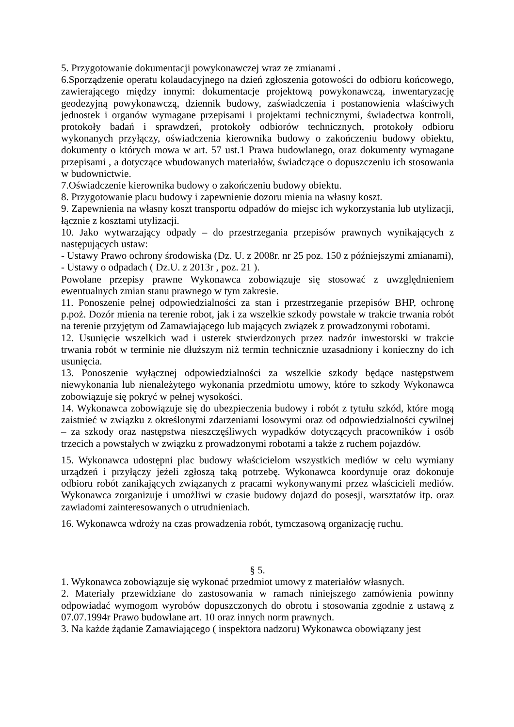5. Przygotowanie dokumentacji powykonawczej wraz ze zmianami .
6.Sporządzenie operatu kolaudacyjnego na dzień zgłoszenia gotowości do odbioru końcowego, zawierającego między innymi: dokumentacje projektową powykonawczą, inwentaryzację geodezyjną powykonawczą, dziennik budowy, zaświadczenia i postanowienia właściwych jednostek i organów wymagane przepisami i projektami technicznymi, świadectwa kontroli, protokoły badań i sprawdzeń, protokoły odbiorów technicznych, protokoły odbioru wykonanych przyłączy, oświadczenia kierownika budowy o zakończeniu budowy obiektu, dokumenty o których mowa w art. 57 ust.1 Prawa budowlanego, oraz dokumenty wymagane przepisami , a dotyczące wbudowanych materiałów, świadczące o dopuszczeniu ich stosowania w budownictwie.
7.Oświadczenie kierownika budowy o zakończeniu budowy obiektu.
8. Przygotowanie placu budowy i zapewnienie dozoru mienia na własny koszt.
9. Zapewnienia na własny koszt transportu odpadów do miejsc ich wykorzystania lub utylizacji, łącznie z kosztami utylizacji.
10. Jako wytwarzający odpady – do przestrzegania przepisów prawnych wynikających z następujących ustaw:
- Ustawy Prawo ochrony środowiska (Dz. U. z 2008r. nr 25 poz. 150 z późniejszymi zmianami),
- Ustawy o odpadach ( Dz.U. z 2013r , poz. 21 ).
Powołane przepisy prawne Wykonawca zobowiązuje się stosować z uwzględnieniem ewentualnych zmian stanu prawnego w tym zakresie.
11. Ponoszenie pełnej odpowiedzialności za stan i przestrzeganie przepisów BHP, ochronę p.poż. Dozór mienia na terenie robot, jak i za wszelkie szkody powstałe w trakcie trwania robót na terenie przyjętym od Zamawiającego lub mających związek z prowadzonymi robotami.
12. Usunięcie wszelkich wad i usterek stwierdzonych przez nadzór inwestorski w trakcie trwania robót w terminie nie dłuższym niż termin technicznie uzasadniony i konieczny do ich usunięcia.
13. Ponoszenie wyłącznej odpowiedzialności za wszelkie szkody będące następstwem niewykonania lub nienależytego wykonania przedmiotu umowy, które to szkody Wykonawca zobowiązuje się pokryć w pełnej wysokości.
14. Wykonawca zobowiązuje się do ubezpieczenia budowy i robót z tytułu szkód, które mogą zaistnieć w związku z określonymi zdarzeniami losowymi oraz od odpowiedzialności cywilnej – za szkody oraz następstwa nieszczęśliwych wypadków dotyczących pracowników i osób trzecich a powstałych w związku z prowadzonymi robotami a także z ruchem pojazdów.
15. Wykonawca udostępni plac budowy właścicielom wszystkich mediów w celu wymiany urządzeń i przyłączy jeżeli zgłoszą taką potrzebę. Wykonawca koordynuje oraz dokonuje odbioru robót zanikających związanych z pracami wykonywanymi przez właścicieli mediów. Wykonawca zorganizuje i umożliwi w czasie budowy dojazd do posesji, warsztatów itp. oraz zawiadomi zainteresowanych o utrudnieniach.
16. Wykonawca wdroży na czas prowadzenia robót, tymczasową organizację ruchu.
§ 5.
1. Wykonawca zobowiązuje się wykonać przedmiot umowy z materiałów własnych.
2. Materiały przewidziane do zastosowania w ramach niniejszego zamówienia powinny odpowiadać wymogom wyrobów dopuszczonych do obrotu i stosowania zgodnie z ustawą z 07.07.1994r Prawo budowlane art. 10 oraz innych norm prawnych.
3. Na każde żądanie Zamawiającego ( inspektora nadzoru) Wykonawca obowiązany jest